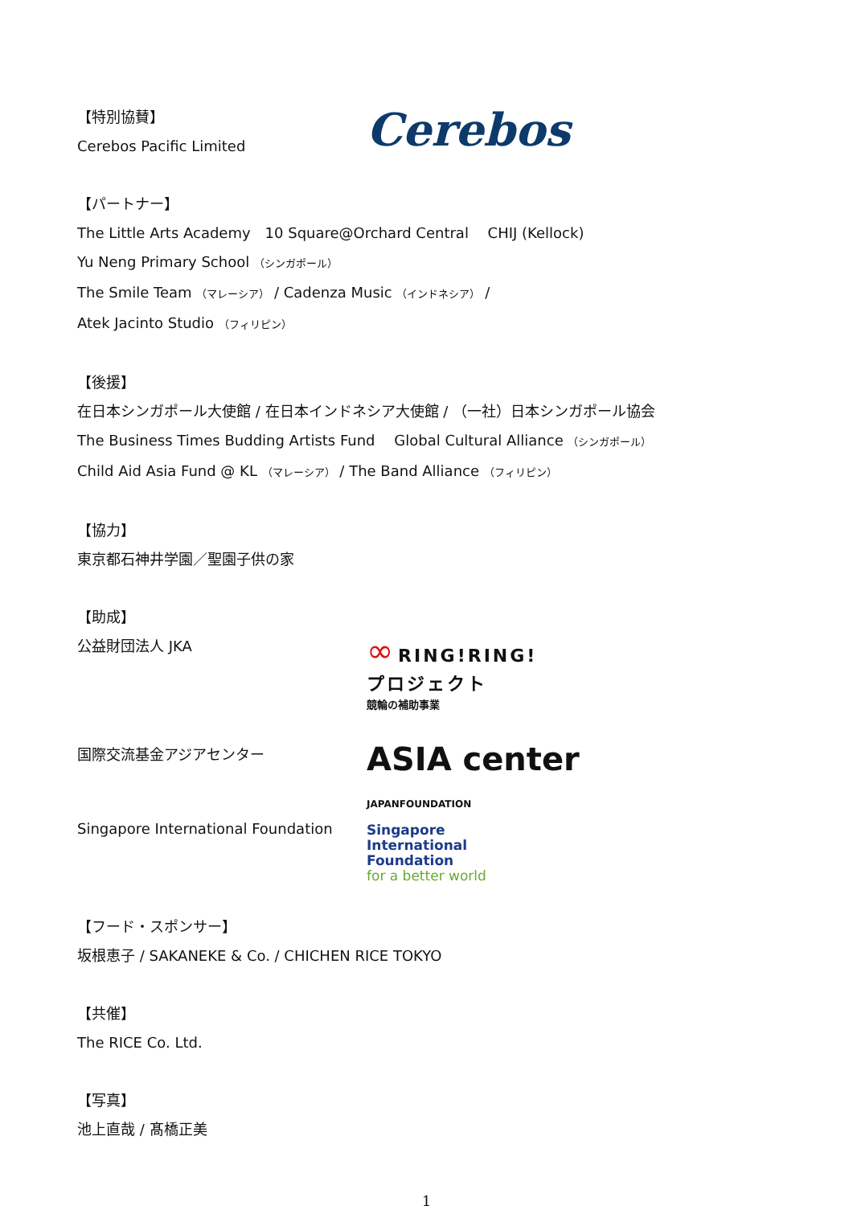【特別協賛】
Cerebos Pacific Limited
Cerebos
【パートナー】
The Little Arts Academy　10 Square@Orchard Central　 CHIJ (Kellock)
Yu Neng Primary School （シンガポール）
The Smile Team （マレーシア） / Cadenza Music （インドネシア） /
Atek Jacinto Studio （フィリピン）
【後援】
在日本シンガポール大使館 / 在日本インドネシア大使館 / （一社）日本シンガポール協会
The Business Times Budding Artists Fund　 Global Cultural Alliance （シンガポール）
Child Aid Asia Fund @ KL （マレーシア） / The Band Alliance （フィリピン）
【協力】
東京都石神井学園／聖園子供の家
【助成】
公益財団法人 JKA
∞ RING!RING!
プロジェクト
競輪の補助事業
国際交流基金アジアセンター
ASIA center
JAPANFOUNDATION
Singapore International Foundation
Singapore
International
Foundation
for a better world
【フード・スポンサー】
坂根恵子 / SAKANEKE & Co. / CHICHEN RICE TOKYO
【共催】
The RICE Co. Ltd.
【写真】
池上直哉 / 髙橋正美
1